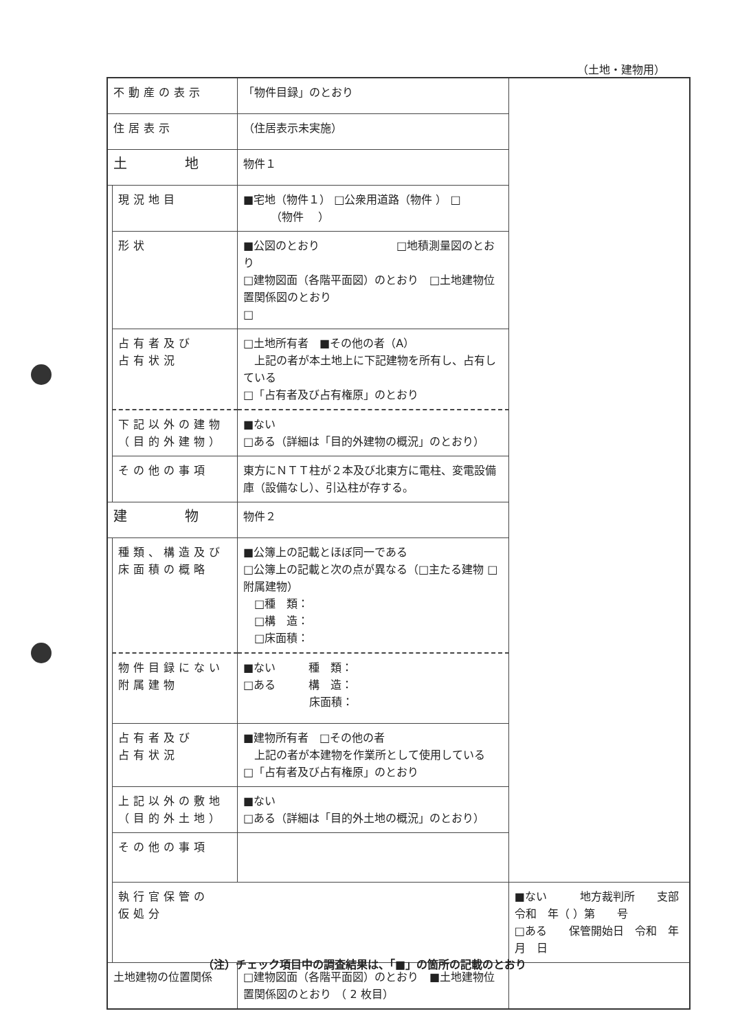（土地・建物用）
| 不動産の表示 | | 「物件目録」のとおり | |
| 住居表示 | | （住居表示未実施） | |
| 土 地 | | 物件１ | |
| | 現況地目 | ■宅地（物件１） □公衆用道路（物件 ） □ （物件 ） | |
| | 形状 | ■公図のとおり □地積測量図のとおり □建物図面（各階平面図）のとおり □土地建物位置関係図のとおり □ | |
| | 占有者及び 占有状況 | □土地所有者 ■その他の者（A） 上記の者が本土地上に下記建物を所有し、占有している □「占有者及び占有権原」のとおり | |
| | 下記以外の建物 （目的外建物） | ■ない □ある（詳細は「目的外建物の概況」のとおり） | |
| | その他の事項 | 東方にＮＴＴ柱が２本及び北東方に電柱、変電設備庫（設備なし）、引込柱が存する。 | |
| 建 物 | | 物件２ | |
| | 種類、構造及び 床面積の概略 | ■公簿上の記載とほぼ同一である □公簿上の記載と次の点が異なる（□主たる建物 □附属建物） □種 類： □構 造： □床面積： | |
| | 物件目録にない 附属建物 | ■ない 種 類： □ある 構 造： 床面積： | |
| | 占有者及び 占有状況 | ■建物所有者 □その他の者 上記の者が本建物を作業所として使用している □「占有者及び占有権原」のとおり | |
| | 上記以外の敷地 （目的外土地） | ■ない □ある（詳細は「目的外土地の概況」のとおり） | |
| | その他の事項 | | |
| | 執行官保管の 仮処分 | | ■ない 地方裁判所 支部 令和 年（ ）第 号 □ある 保管開始日 令和 年 月 日 |
| 土地建物の位置関係 | | □建物図面（各階平面図）のとおり ■土地建物位置関係図のとおり | |
（注）チェック項目中の調査結果は、「■」の箇所の記載のとおり
（ 2 枚目）